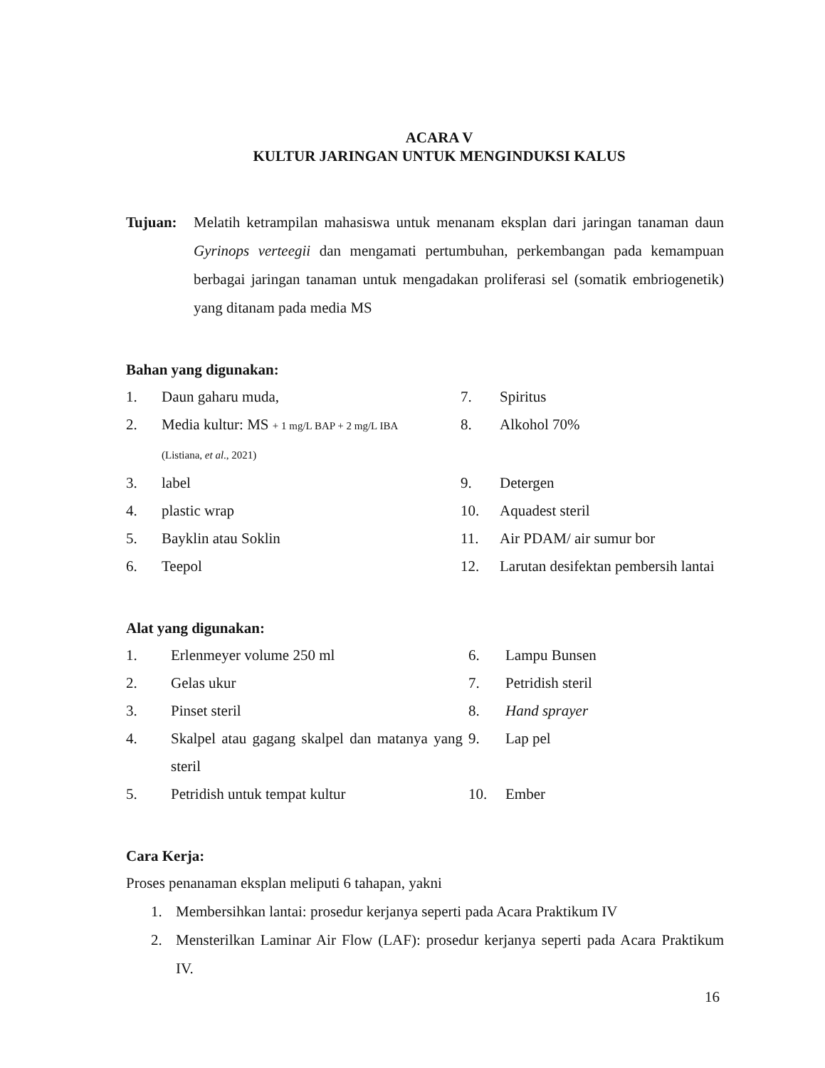ACARA V
KULTUR JARINGAN UNTUK MENGINDUKSI KALUS
Tujuan: Melatih ketrampilan mahasiswa untuk menanam eksplan dari jaringan tanaman daun Gyrinops verteegii dan mengamati pertumbuhan, perkembangan pada kemampuan berbagai jaringan tanaman untuk mengadakan proliferasi sel (somatik embriogenetik) yang ditanam pada media MS
Bahan yang digunakan:
| 1. | Daun gaharu muda, | 7. | Spiritus |
| 2. | Media kultur: MS + 1 mg/L BAP + 2 mg/L IBA (Listiana, et al ., 2021) | 8. | Alkohol 70% |
| 3. | label | 9. | Detergen |
| 4. | plastic wrap | 10. | Aquadest steril |
| 5. | Bayklin atau Soklin | 11. | Air PDAM/ air sumur bor |
| 6. | Teepol | 12. | Larutan desifektan pembersih lantai |
Alat yang digunakan:
| 1. | Erlenmeyer volume 250 ml | 6. | Lampu Bunsen |
| 2. | Gelas ukur | 7. | Petridish steril |
| 3. | Pinset steril | 8. | Hand sprayer |
| 4. | Skalpel atau gagang skalpel dan matanya yang steril | 9. | Lap pel |
| 5. | Petridish untuk tempat kultur | 10. | Ember |
Cara Kerja:
Proses penanaman eksplan meliputi 6 tahapan, yakni
1. Membersihkan lantai: prosedur kerjanya seperti pada Acara Praktikum IV
2. Mensterilkan Laminar Air Flow (LAF): prosedur kerjanya seperti pada Acara Praktikum IV.
16